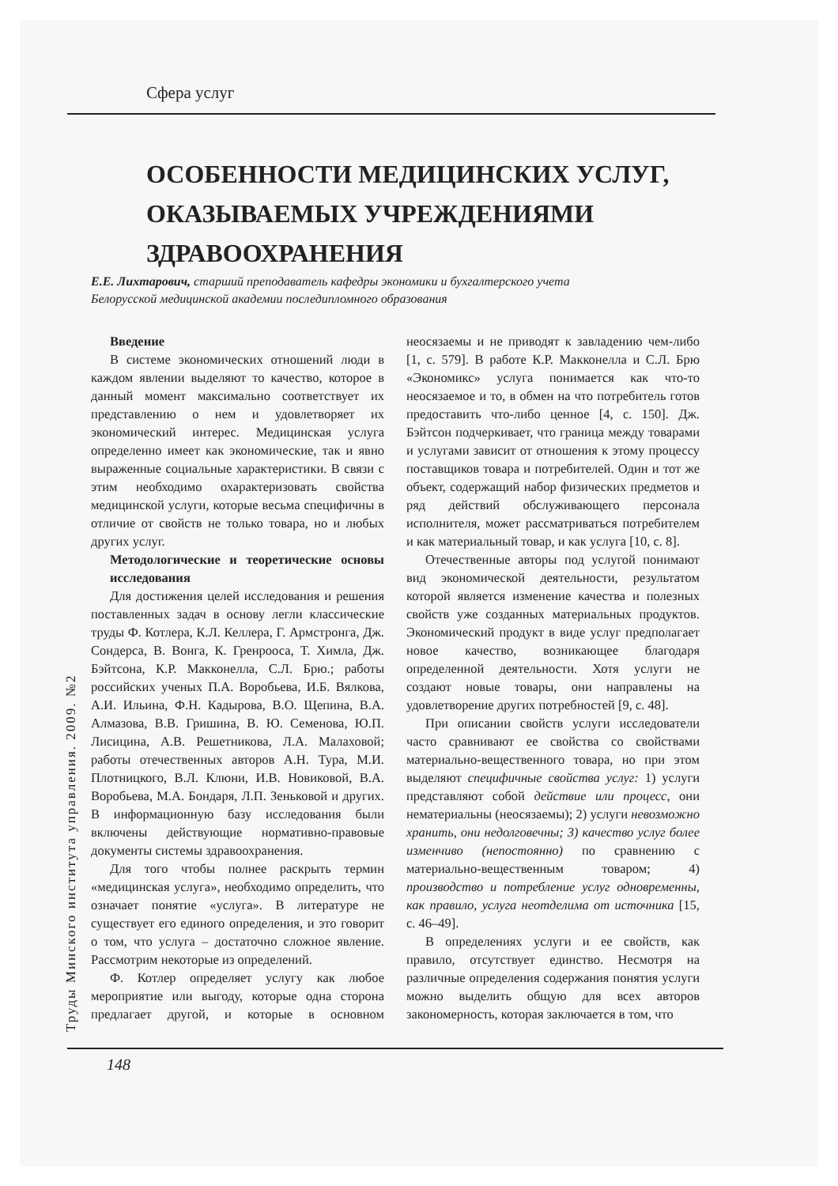Сфера услуг
ОСОБЕННОСТИ МЕДИЦИНСКИХ УСЛУГ,
ОКАЗЫВАЕМЫХ УЧРЕЖДЕНИЯМИ
ЗДРАВООХРАНЕНИЯ
Е.Е. Лихтарович, старший преподаватель кафедры экономики и бухгалтерского учета
Белорусской медицинской академии последипломного образования
Труды Минского института управления. 2009. №2
Введение
В системе экономических отношений люди в каждом явлении выделяют то качество, которое в данный момент максимально соответствует их представлению о нем и удовлетворяет их экономический интерес. Медицинская услуга определенно имеет как экономические, так и явно выраженные социальные характеристики. В связи с этим необходимо охарактеризовать свойства медицинской услуги, которые весьма специфичны в отличие от свойств не только товара, но и любых других услуг.
Методологические и теоретические основы исследования
Для достижения целей исследования и решения поставленных задач в основу легли классические труды Ф. Котлера, К.Л. Келлера, Г. Армстронга, Дж. Сондерса, В. Вонга, К. Гренрооса, Т. Химла, Дж. Бэйтсона, К.Р. Макконелла, С.Л. Брю.; работы российских ученых П.А. Воробьева, И.Б. Вялкова, А.И. Ильина, Ф.Н. Кадырова, В.О. Щепина, В.А. Алмазова, В.В. Гришина, В. Ю. Семенова, Ю.П. Лисицина, А.В. Решетникова, Л.А. Малаховой; работы отечественных авторов А.Н. Тура, М.И. Плотницкого, В.Л. Клюни, И.В. Новиковой, В.А. Воробьева, М.А. Бондаря, Л.П. Зеньковой и других. В информационную базу исследования были включены действующие нормативно-правовые документы системы здравоохранения.
Для того чтобы полнее раскрыть термин «медицинская услуга», необходимо определить, что означает понятие «услуга». В литературе не существует его единого определения, и это говорит о том, что услуга – достаточно сложное явление. Рассмотрим некоторые из определений.
Ф. Котлер определяет услугу как любое мероприятие или выгоду, которые одна сторона предлагает другой, и которые в основном неосязаемы и не приводят к завладению чем-либо [1, с. 579]. В работе К.Р. Макконелла и С.Л. Брю «Экономикс» услуга понимается как что-то неосязаемое и то, в обмен на что потребитель готов предоставить что-либо ценное [4, с. 150]. Дж. Бэйтсон подчеркивает, что граница между товарами и услугами зависит от отношения к этому процессу поставщиков товара и потребителей. Один и тот же объект, содержащий набор физических предметов и ряд действий обслуживающего персонала исполнителя, может рассматриваться потребителем и как материальный товар, и как услуга [10, с. 8].
Отечественные авторы под услугой понимают вид экономической деятельности, результатом которой является изменение качества и полезных свойств уже созданных материальных продуктов. Экономический продукт в виде услуг предполагает новое качество, возникающее благодаря определенной деятельности. Хотя услуги не создают новые товары, они направлены на удовлетворение других потребностей [9, с. 48].
При описании свойств услуги исследователи часто сравнивают ее свойства со свойствами материально-вещественного товара, но при этом выделяют специфичные свойства услуг: 1) услуги представляют собой действие или процесс, они нематериальны (неосязаемы); 2) услуги невозможно хранить, они недолговечны; 3) качество услуг более изменчиво (непостоянно) по сравнению с материально-вещественным товаром; 4) производство и потребление услуг одновременны, как правило, услуга неотделима от источника [15, с. 46–49].
В определениях услуги и ее свойств, как правило, отсутствует единство. Несмотря на различные определения содержания понятия услуги можно выделить общую для всех авторов закономерность, которая заключается в том, что
148